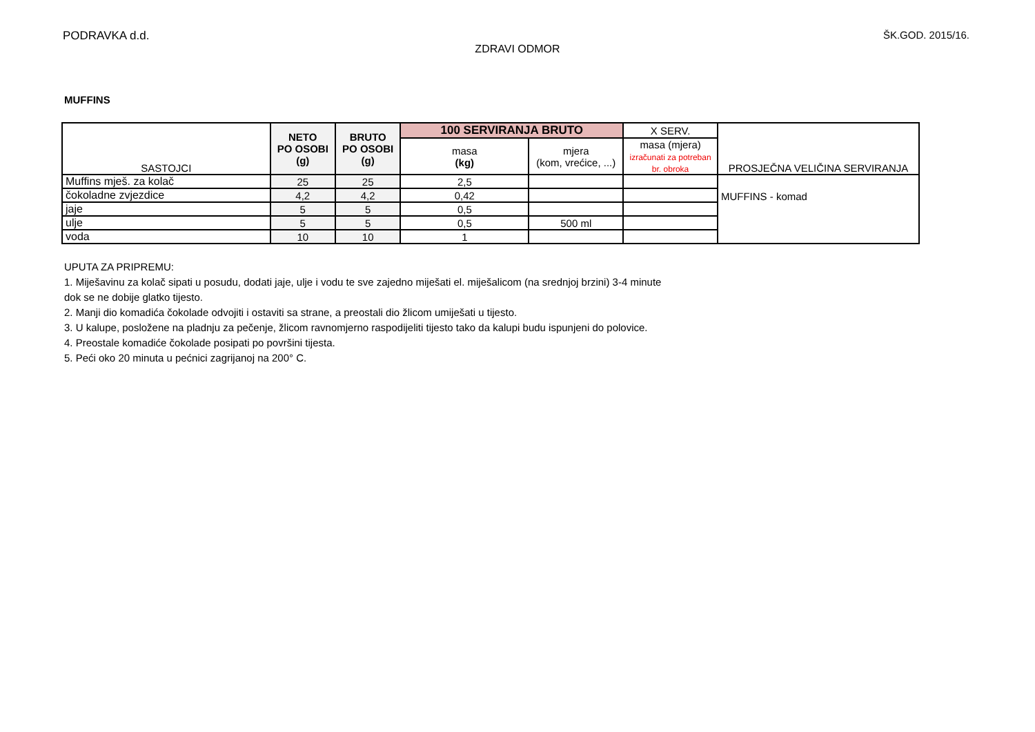PODRAVKA d.d. ŠK.GOD. 2015/16.
ZDRAVI ODMOR
MUFFINS
| SASTOJCI | NETO PO OSOBI (g) | BRUTO PO OSOBI (g) | 100 SERVIRANJA BRUTO | | X SERV. | PROSJEČNA VELIČINA SERVIRANJA |
| --- | --- | --- | --- | --- | --- | --- |
| | | | masa (kg) | mjera (kom, vrećice, ...) | masa (mjera) izračunati za potreban br. obroka | |
| Muffins mješ. za kolač | 25 | 25 | 2,5 | | | MUFFINS - komad |
| čokoladne zvjezdice | 4,2 | 4,2 | 0,42 | | | |
| jaje | 5 | 5 | 0,5 | | | |
| ulje | 5 | 5 | 0,5 | 500 ml | | |
| voda | 10 | 10 | 1 | | | |
UPUTA ZA PRIPREMU:
1. Miješavinu za kolač sipati u posudu, dodati jaje, ulje i vodu te sve zajedno miješati el. miješalicom (na srednjoj brzini) 3-4 minute
dok se ne dobije glatko tijesto.
2. Manji dio komadića čokolade odvojiti i ostaviti sa strane, a preostali dio žlicom umiješati u tijesto.
3. U kalupe, posložene na pladnju za pečenje, žlicom ravnomjerno raspodijeliti tijesto tako da kalupi budu ispunjeni do polovice.
4. Preostale komadiće čokolade posipati po površini tijesta.
5. Peći oko 20 minuta u pećnici zagrijanoj na 200° C.